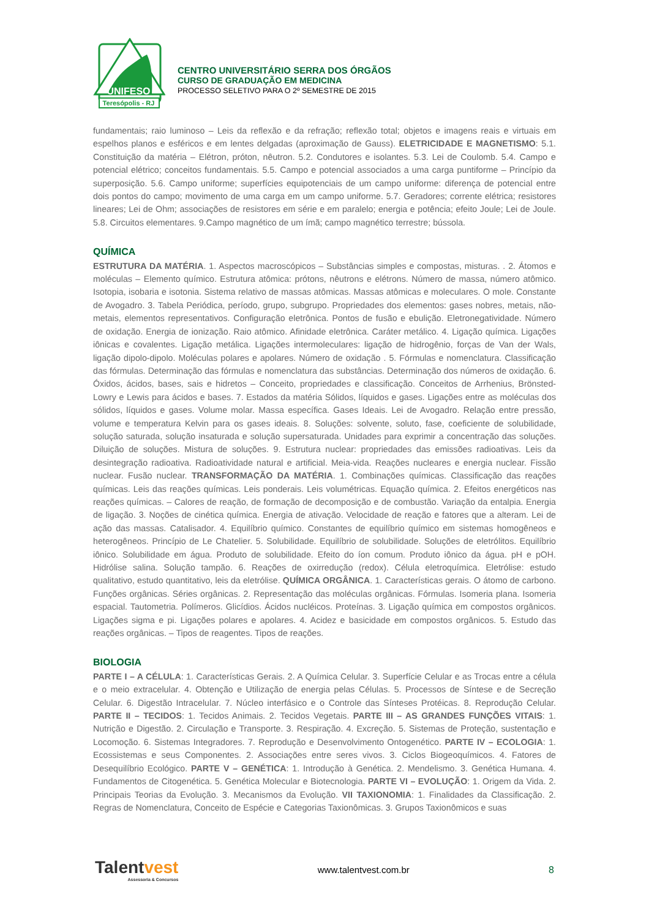UNIFESO
Teresópolis - RJ
CENTRO UNIVERSITÁRIO SERRA DOS ÓRGÃOS
CURSO DE GRADUAÇÃO EM MEDICINA
PROCESSO SELETIVO PARA O 2º SEMESTRE DE 2015
fundamentais; raio luminoso – Leis da reflexão e da refração; reflexão total; objetos e imagens reais e virtuais em espelhos planos e esféricos e em lentes delgadas (aproximação de Gauss). ELETRICIDADE E MAGNETISMO: 5.1. Constituição da matéria – Elétron, próton, nêutron. 5.2. Condutores e isolantes. 5.3. Lei de Coulomb. 5.4. Campo e potencial elétrico; conceitos fundamentais. 5.5. Campo e potencial associados a uma carga puntiforme – Princípio da superposição. 5.6. Campo uniforme; superfícies equipotenciais de um campo uniforme: diferença de potencial entre dois pontos do campo; movimento de uma carga em um campo uniforme. 5.7. Geradores; corrente elétrica; resistores lineares; Lei de Ohm; associações de resistores em série e em paralelo; energia e potência; efeito Joule; Lei de Joule. 5.8. Circuitos elementares. 9.Campo magnético de um ímã; campo magnético terrestre; bússola.
QUÍMICA
ESTRUTURA DA MATÉRIA. 1. Aspectos macroscópicos – Substâncias simples e compostas, misturas. . 2. Átomos e moléculas – Elemento químico. Estrutura atômica: prótons, nêutrons e elétrons. Número de massa, número atômico. Isotopia, isobaria e isotonia. Sistema relativo de massas atômicas. Massas atômicas e moleculares. O mole. Constante de Avogadro. 3. Tabela Periódica, período, grupo, subgrupo. Propriedades dos elementos: gases nobres, metais, não-metais, elementos representativos. Configuração eletrônica. Pontos de fusão e ebulição. Eletronegatividade. Número de oxidação. Energia de ionização. Raio atômico. Afinidade eletrônica. Caráter metálico. 4. Ligação química. Ligações iônicas e covalentes. Ligação metálica. Ligações intermoleculares: ligação de hidrogênio, forças de Van der Wals, ligação dipolo-dipolo. Moléculas polares e apolares. Número de oxidação . 5. Fórmulas e nomenclatura. Classificação das fórmulas. Determinação das fórmulas e nomenclatura das substâncias. Determinação dos números de oxidação. 6. Óxidos, ácidos, bases, sais e hidretos – Conceito, propriedades e classificação. Conceitos de Arrhenius, Brönsted-Lowry e Lewis para ácidos e bases. 7. Estados da matéria Sólidos, líquidos e gases. Ligações entre as moléculas dos sólidos, líquidos e gases. Volume molar. Massa específica. Gases Ideais. Lei de Avogadro. Relação entre pressão, volume e temperatura Kelvin para os gases ideais. 8. Soluções: solvente, soluto, fase, coeficiente de solubilidade, solução saturada, solução insaturada e solução supersaturada. Unidades para exprimir a concentração das soluções. Diluição de soluções. Mistura de soluções. 9. Estrutura nuclear: propriedades das emissões radioativas. Leis da desintegração radioativa. Radioatividade natural e artificial. Meia-vida. Reações nucleares e energia nuclear. Fissão nuclear. Fusão nuclear. TRANSFORMAÇÃO DA MATÉRIA. 1. Combinações químicas. Classificação das reações químicas. Leis das reações químicas. Leis ponderais. Leis volumétricas. Equação química. 2. Efeitos energéticos nas reações químicas. – Calores de reação, de formação de decomposição e de combustão. Variação da entalpia. Energia de ligação. 3. Noções de cinética química. Energia de ativação. Velocidade de reação e fatores que a alteram. Lei de ação das massas. Catalisador. 4. Equilíbrio químico. Constantes de equilíbrio químico em sistemas homogêneos e heterogêneos. Princípio de Le Chatelier. 5. Solubilidade. Equilíbrio de solubilidade. Soluções de eletrólitos. Equilíbrio iônico. Solubilidade em água. Produto de solubilidade. Efeito do íon comum. Produto iônico da água. pH e pOH. Hidrólise salina. Solução tampão. 6. Reações de oxirredução (redox). Célula eletroquímica. Eletrólise: estudo qualitativo, estudo quantitativo, leis da eletrólise. QUÍMICA ORGÂNICA. 1. Características gerais. O átomo de carbono. Funções orgânicas. Séries orgânicas. 2. Representação das moléculas orgânicas. Fórmulas. Isomeria plana. Isomeria espacial. Tautometria. Polímeros. Glicídios. Ácidos nucléicos. Proteínas. 3. Ligação química em compostos orgânicos. Ligações sigma e pi. Ligações polares e apolares. 4. Acidez e basicidade em compostos orgânicos. 5. Estudo das reações orgânicas. – Tipos de reagentes. Tipos de reações.
BIOLOGIA
PARTE I – A CÉLULA: 1. Características Gerais. 2. A Química Celular. 3. Superfície Celular e as Trocas entre a célula e o meio extracelular. 4. Obtenção e Utilização de energia pelas Células. 5. Processos de Síntese e de Secreção Celular. 6. Digestão Intracelular. 7. Núcleo interfásico e o Controle das Sínteses Protéicas. 8. Reprodução Celular. PARTE II – TECIDOS: 1. Tecidos Animais. 2. Tecidos Vegetais. PARTE III – AS GRANDES FUNÇÕES VITAIS: 1. Nutrição e Digestão. 2. Circulação e Transporte. 3. Respiração. 4. Excreção. 5. Sistemas de Proteção, sustentação e Locomoção. 6. Sistemas Integradores. 7. Reprodução e Desenvolvimento Ontogenético. PARTE IV – ECOLOGIA: 1. Ecossistemas e seus Componentes. 2. Associações entre seres vivos. 3. Ciclos Biogeoquímicos. 4. Fatores de Desequilíbrio Ecológico. PARTE V – GENÉTICA: 1. Introdução à Genética. 2. Mendelismo. 3. Genética Humana. 4. Fundamentos de Citogenética. 5. Genética Molecular e Biotecnologia. PARTE VI – EVOLUÇÃO: 1. Origem da Vida. 2. Principais Teorias da Evolução. 3. Mecanismos da Evolução. VII TAXIONOMIA: 1. Finalidades da Classificação. 2. Regras de Nomenclatura, Conceito de Espécie e Categorias Taxionômicas. 3. Grupos Taxionômicos e suas
Talentvest
Assessoria & Concursos
www.talentvest.com.br 8